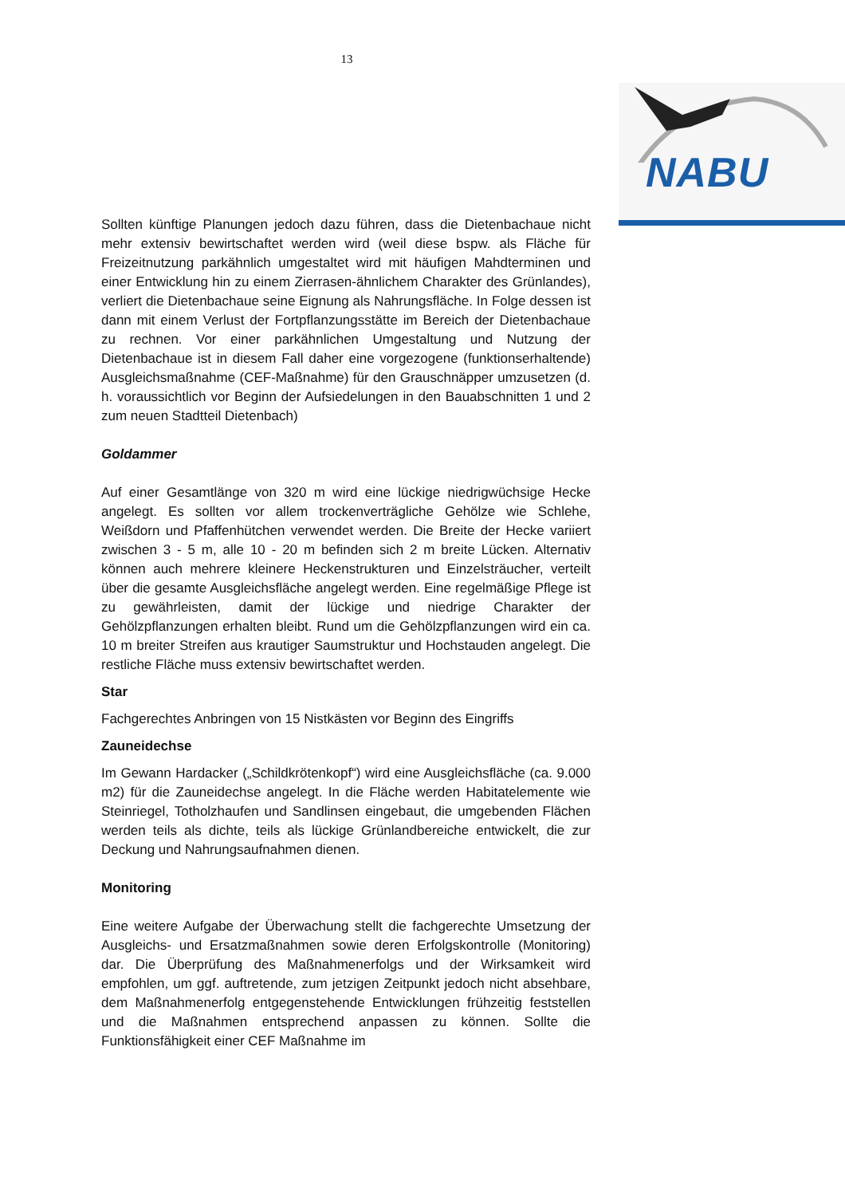13
NABU
Sollten künftige Planungen jedoch dazu führen, dass die Dietenbachaue nicht mehr extensiv bewirtschaftet werden wird (weil diese bspw. als Fläche für Freizeitnutzung parkähnlich umgestaltet wird mit häufigen Mahdterminen und einer Entwicklung hin zu einem Zierrasen-ähnlichem Charakter des Grünlandes), verliert die Dietenbachaue seine Eignung als Nahrungsfläche. In Folge dessen ist dann mit einem Verlust der Fortpflanzungsstätte im Bereich der Dietenbachaue zu rechnen. Vor einer parkähnlichen Umgestaltung und Nutzung der Dietenbachaue ist in diesem Fall daher eine vorgezogene (funktionserhaltende) Ausgleichsmaßnahme (CEF-Maßnahme) für den Grauschnäpper umzusetzen (d. h. voraussichtlich vor Beginn der Aufsiedelungen in den Bauabschnitten 1 und 2 zum neuen Stadtteil Dietenbach)
Goldammer
Auf einer Gesamtlänge von 320 m wird eine lückige niedrigwüchsige Hecke angelegt. Es sollten vor allem trockenverträgliche Gehölze wie Schlehe, Weißdorn und Pfaffenhütchen verwendet werden. Die Breite der Hecke variiert zwischen 3 - 5 m, alle 10 - 20 m befinden sich 2 m breite Lücken. Alternativ können auch mehrere kleinere Heckenstrukturen und Einzelsträucher, verteilt über die gesamte Ausgleichsfläche angelegt werden. Eine regelmäßige Pflege ist zu gewährleisten, damit der lückige und niedrige Charakter der Gehölzpflanzungen erhalten bleibt. Rund um die Gehölzpflanzungen wird ein ca. 10 m breiter Streifen aus krautiger Saumstruktur und Hochstauden angelegt. Die restliche Fläche muss extensiv bewirtschaftet werden.
Star
Fachgerechtes Anbringen von 15 Nistkästen vor Beginn des Eingriffs
Zauneidechse
Im Gewann Hardacker („Schildkrötenkopf“) wird eine Ausgleichsfläche (ca. 9.000 m2) für die Zauneidechse angelegt. In die Fläche werden Habitatelemente wie Steinriegel, Totholzhaufen und Sandlinsen eingebaut, die umgebenden Flächen werden teils als dichte, teils als lückige Grünlandbereiche entwickelt, die zur Deckung und Nahrungsaufnahmen dienen.
Monitoring
Eine weitere Aufgabe der Überwachung stellt die fachgerechte Umsetzung der Ausgleichs- und Ersatzmaßnahmen sowie deren Erfolgskontrolle (Monitoring) dar. Die Überprüfung des Maßnahmenerfolgs und der Wirksamkeit wird empfohlen, um ggf. auftretende, zum jetzigen Zeitpunkt jedoch nicht absehbare, dem Maßnahmenerfolg entgegenstehende Entwicklungen frühzeitig feststellen und die Maßnahmen entsprechend anpassen zu können. Sollte die Funktionsfähigkeit einer CEF Maßnahme im